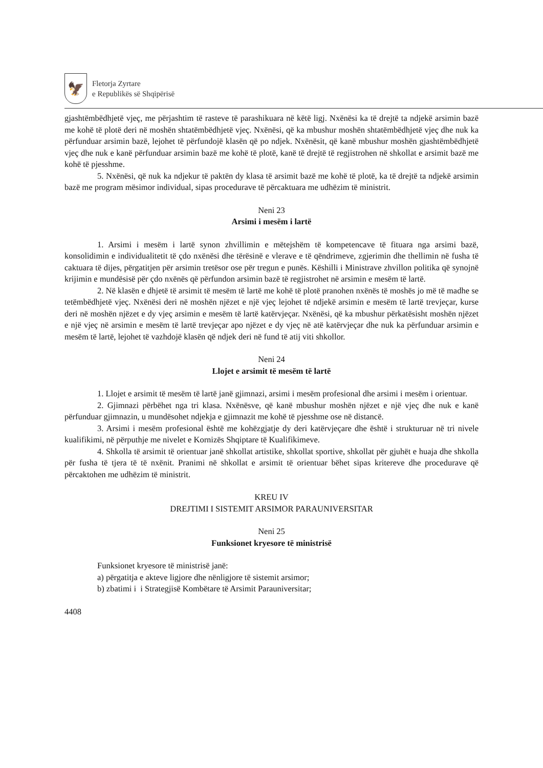🦅
Fletorja Zyrtare
e Republikës së Shqipërisë
gjashtëmbëdhjetë vjeç, me përjashtim të rasteve të parashikuara në këtë ligj. Nxënësi ka të drejtë ta ndjekë arsimin bazë me kohë të plotë deri në moshën shtatëmbëdhjetë vjeç. Nxënësi, që ka mbushur moshën shtatëmbëdhjetë vjeç dhe nuk ka përfunduar arsimin bazë, lejohet të përfundojë klasën që po ndjek. Nxënësit, që kanë mbushur moshën gjashtëmbëdhjetë vjeç dhe nuk e kanë përfunduar arsimin bazë me kohë të plotë, kanë të drejtë të regjistrohen në shkollat e arsimit bazë me kohë të pjesshme.
5. Nxënësi, që nuk ka ndjekur të paktën dy klasa të arsimit bazë me kohë të plotë, ka të drejtë ta ndjekë arsimin bazë me program mësimor individual, sipas procedurave të përcaktuara me udhëzim të ministrit.
Neni 23
Arsimi i mesëm i lartë
1. Arsimi i mesëm i lartë synon zhvillimin e mëtejshëm të kompetencave të fituara nga arsimi bazë, konsolidimin e individualitetit të çdo nxënësi dhe tërësinë e vlerave e të qëndrimeve, zgjerimin dhe thellimin në fusha të caktuara të dijes, përgatitjen për arsimin tretësor ose për tregun e punës. Këshilli i Ministrave zhvillon politika që synojnë krijimin e mundësisë për çdo nxënës që përfundon arsimin bazë të regjistrohet në arsimin e mesëm të lartë.
2. Në klasën e dhjetë të arsimit të mesëm të lartë me kohë të plotë pranohen nxënës të moshës jo më të madhe se tetëmbëdhjetë vjeç. Nxënësi deri në moshën njëzet e një vjeç lejohet të ndjekë arsimin e mesëm të lartë trevjeçar, kurse deri në moshën njëzet e dy vjeç arsimin e mesëm të lartë katërvjeçar. Nxënësi, që ka mbushur përkatësisht moshën njëzet e një vjeç në arsimin e mesëm të lartë trevjeçar apo njëzet e dy vjeç në atë katërvjeçar dhe nuk ka përfunduar arsimin e mesëm të lartë, lejohet të vazhdojë klasën që ndjek deri në fund të atij viti shkollor.
Neni 24
Llojet e arsimit të mesëm të lartë
1. Llojet e arsimit të mesëm të lartë janë gjimnazi, arsimi i mesëm profesional dhe arsimi i mesëm i orientuar.
2. Gjimnazi përbëhet nga tri klasa. Nxënësve, që kanë mbushur moshën njëzet e një vjeç dhe nuk e kanë përfunduar gjimnazin, u mundësohet ndjekja e gjimnazit me kohë të pjesshme ose në distancë.
3. Arsimi i mesëm profesional është me kohëzgjatje dy deri katërvjeçare dhe është i strukturuar në tri nivele kualifikimi, në përputhje me nivelet e Kornizës Shqiptare të Kualifikimeve.
4. Shkolla të arsimit të orientuar janë shkollat artistike, shkollat sportive, shkollat për gjuhët e huaja dhe shkolla për fusha të tjera të të nxënit. Pranimi në shkollat e arsimit të orientuar bëhet sipas kritereve dhe procedurave që përcaktohen me udhëzim të ministrit.
KREU IV
DREJTIMI I SISTEMIT ARSIMOR PARAUNIVERSITAR
Neni 25
Funksionet kryesore të ministrisë
Funksionet kryesore të ministrisë janë:
a) përgatitja e akteve ligjore dhe nënligjore të sistemit arsimor;
b) zbatimi i i Strategjisë Kombëtare të Arsimit Parauniversitar;
4408